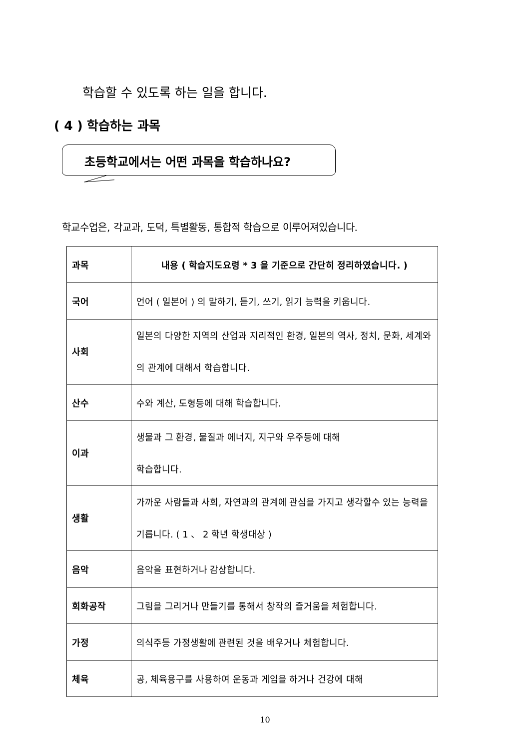학습할 수 있도록 하는 일을 합니다.
( 4 ) 학습하는 과목
초등학교에서는 어떤 과목을 학습하나요?
학교수업은, 각교과, 도덕, 특별활동, 통합적 학습으로 이루어져있습니다.
| 과목 | 내용 ( 학습지도요령 * 3 을 기준으로 간단히 정리하였습니다. ) |
| --- | --- |
| 국어 | 언어 ( 일본어 ) 의 말하기, 듣기, 쓰기, 읽기 능력을 키웁니다. |
| 사회 | 일본의 다양한 지역의 산업과 지리적인 환경, 일본의 역사, 정치, 문화, 세계와의 관계에 대해서 학습합니다. |
| 산수 | 수와 계산, 도형등에 대해 학습합니다. |
| 이과 | 생물과 그 환경, 물질과 에너지, 지구와 우주등에 대해 학습합니다. |
| 생활 | 가까운 사람들과 사회, 자연과의 관계에 관심을 가지고 생각할수 있는 능력을 기릅니다. ( 1 、 2 학년 학생대상 ) |
| 음악 | 음악을 표현하거나 감상합니다. |
| 회화공작 | 그림을 그리거나 만들기를 통해서 창작의 즐거움을 체험합니다. |
| 가정 | 의식주등 가정생활에 관련된 것을 배우거나 체험합니다. |
| 체육 | 공, 체육용구를 사용하여 운동과 게임을 하거나 건강에 대해 |
10